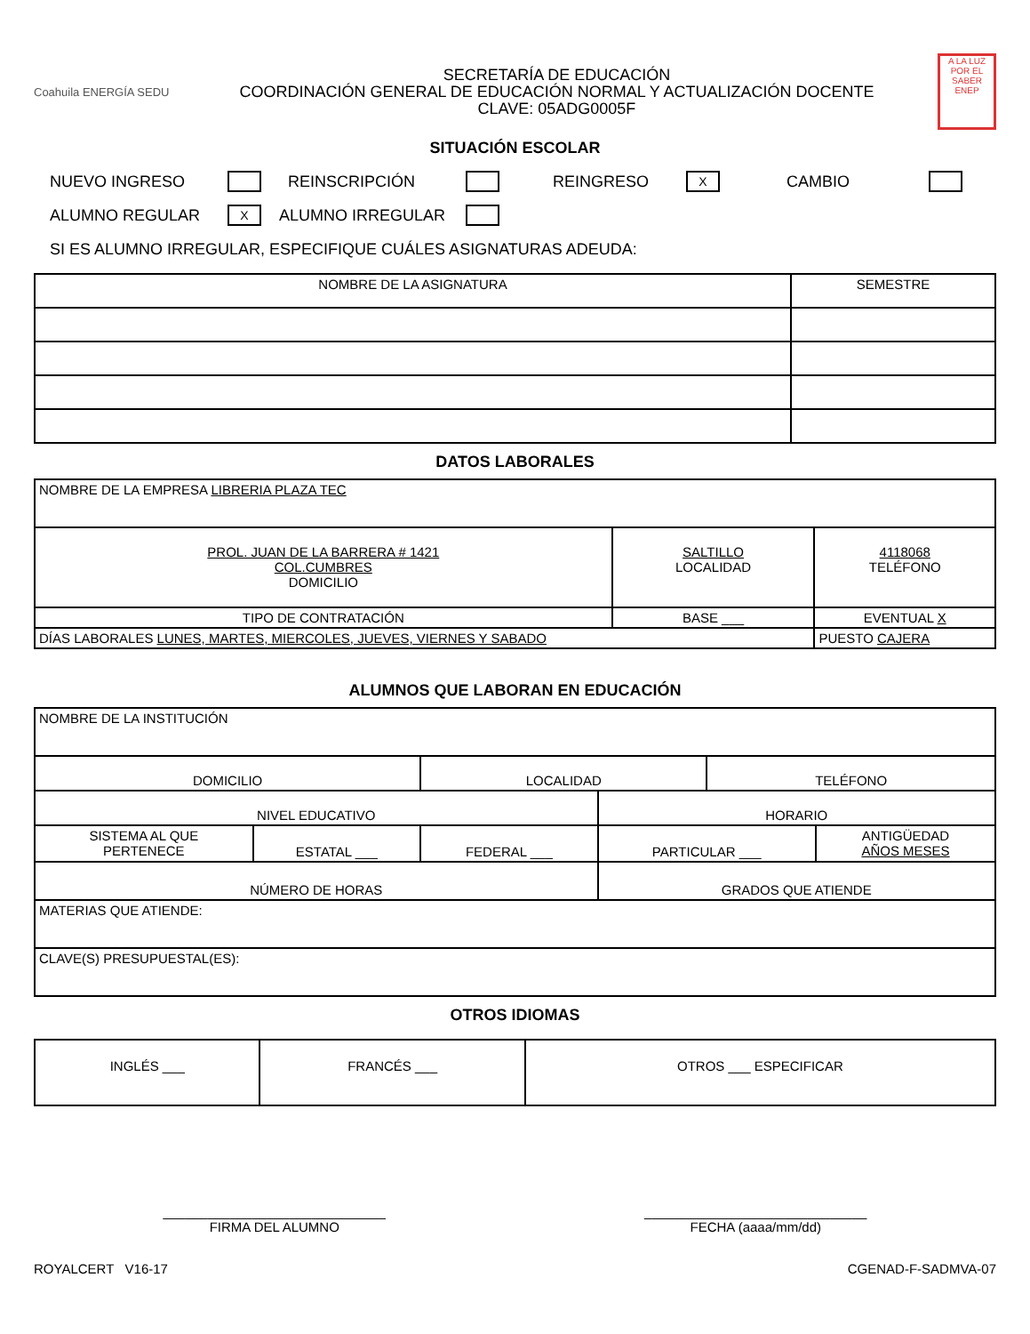Coahuila ENERGÍA SEDU
SECRETARÍA DE EDUCACIÓN
COORDINACIÓN GENERAL DE EDUCACIÓN NORMAL Y ACTUALIZACIÓN DOCENTE
CLAVE: 05ADG0005F
A LA LUZ POR EL SABER ENEP
SITUACIÓN ESCOLAR
NUEVO INGRESO REINSCRIPCIÓN REINGRESO X CAMBIO
ALUMNO REGULAR X ALUMNO IRREGULAR
SI ES ALUMNO IRREGULAR, ESPECIFIQUE CUÁLES ASIGNATURAS ADEUDA:
| NOMBRE DE LA ASIGNATURA | SEMESTRE |
| --- | --- |
DATOS LABORALES
| NOMBRE DE LA EMPRESA LIBRERIA PLAZA TEC | | |
| PROL. JUAN DE LA BARRERA # 1421 COL.CUMBRES DOMICILIO | SALTILLO LOCALIDAD | 4118068 TELÉFONO |
| TIPO DE CONTRATACIÓN | BASE ___ | EVENTUAL X |
| DÍAS LABORALES LUNES, MARTES, MIERCOLES, JUEVES, VIERNES Y SABADO | | PUESTO CAJERA |
ALUMNOS QUE LABORAN EN EDUCACIÓN
| NOMBRE DE LA INSTITUCIÓN | | | | | |
| DOMICILIO | | LOCALIDAD | | TELÉFONO | |
| NIVEL EDUCATIVO | | | HORARIO | | |
| SISTEMA AL QUE PERTENECE | ESTATAL ___ | FEDERAL ___ | PARTICULAR ___ | | ANTIGÜEDAD AÑOS MESES |
| NÚMERO DE HORAS | | | GRADOS QUE ATIENDE | | |
| MATERIAS QUE ATIENDE: | | | | | |
| CLAVE(S) PRESUPUESTAL(ES): | | | | | |
OTROS IDIOMAS
| INGLÉS ___ | FRANCÉS ___ | OTROS ___ ESPECIFICAR |
______________________________
FIRMA DEL ALUMNO
______________________________
FECHA (aaaa/mm/dd)
ROYALCERT V16-17 CGENAD-F-SADMVA-07